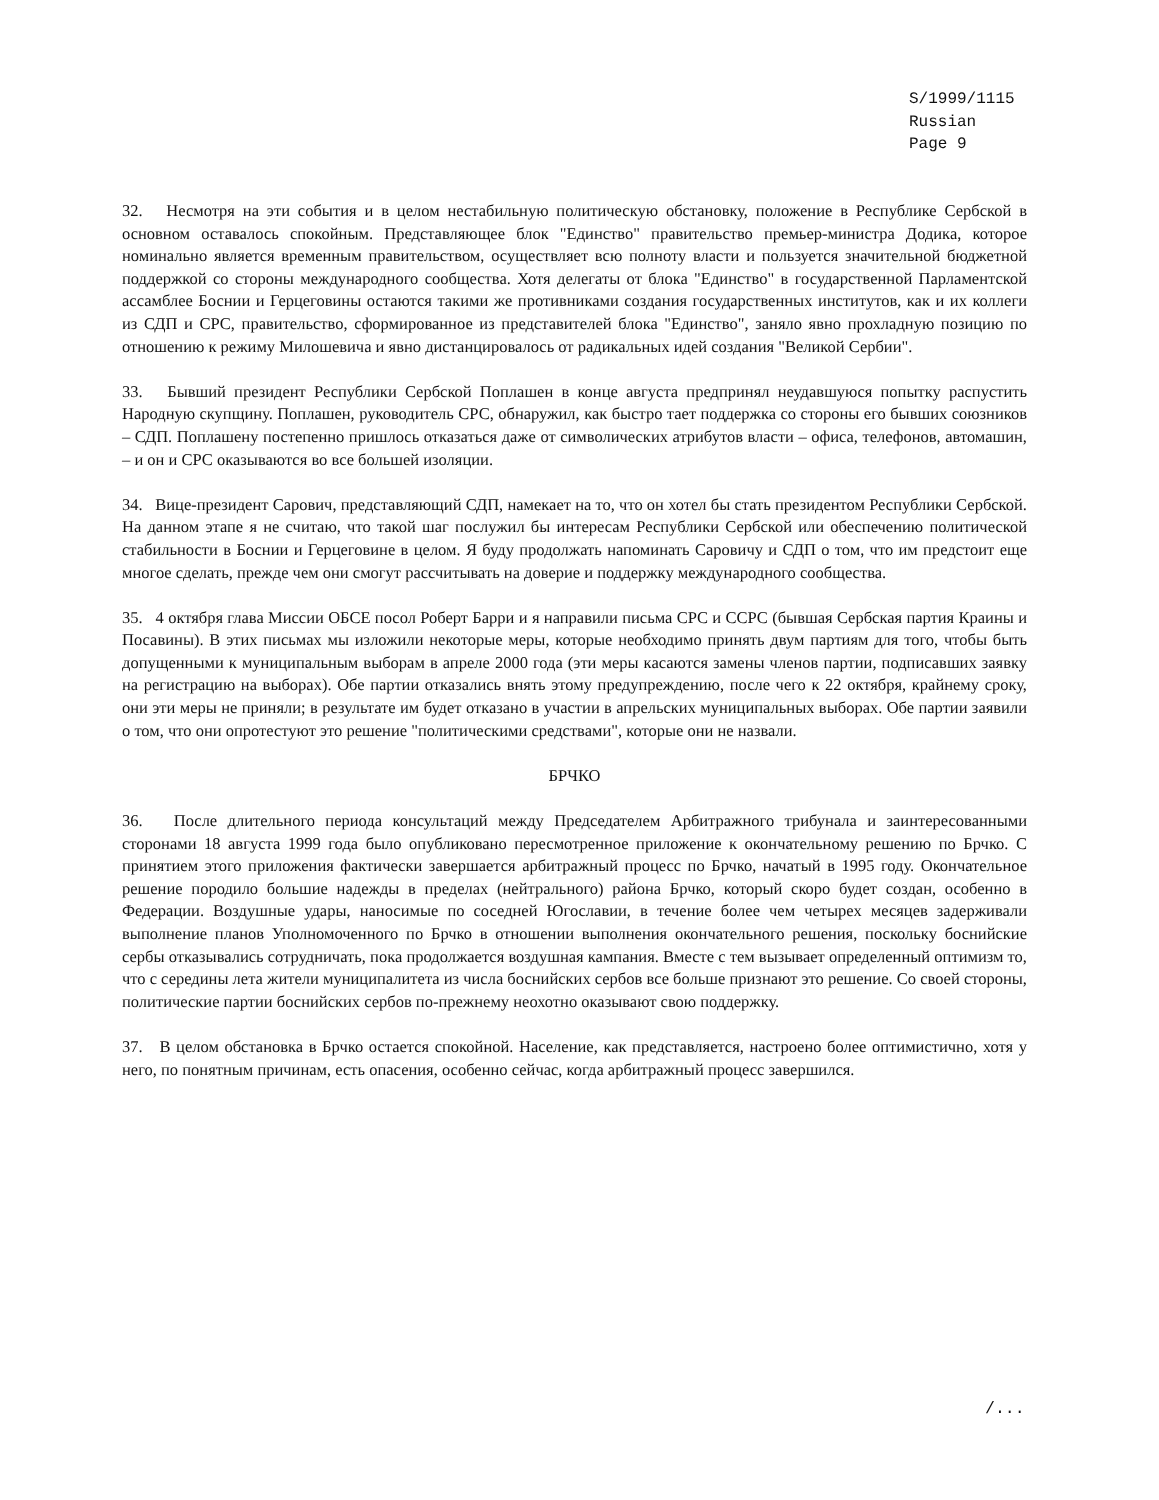S/1999/1115
Russian
Page 9
32. Несмотря на эти события и в целом нестабильную политическую обстановку, положение в Республике Сербской в основном оставалось спокойным. Представляющее блок "Единство" правительство премьер-министра Додика, которое номинально является временным правительством, осуществляет всю полноту власти и пользуется значительной бюджетной поддержкой со стороны международного сообщества. Хотя делегаты от блока "Единство" в государственной Парламентской ассамблее Боснии и Герцеговины остаются такими же противниками создания государственных институтов, как и их коллеги из СДП и СРС, правительство, сформированное из представителей блока "Единство", заняло явно прохладную позицию по отношению к режиму Милошевича и явно дистанцировалось от радикальных идей создания "Великой Сербии".
33. Бывший президент Республики Сербской Поплашен в конце августа предпринял неудавшуюся попытку распустить Народную скупщину. Поплашен, руководитель СРС, обнаружил, как быстро тает поддержка со стороны его бывших союзников – СДП. Поплашену постепенно пришлось отказаться даже от символических атрибутов власти – офиса, телефонов, автомашин, – и он и СРС оказываются во все большей изоляции.
34. Вице-президент Сарович, представляющий СДП, намекает на то, что он хотел бы стать президентом Республики Сербской. На данном этапе я не считаю, что такой шаг послужил бы интересам Республики Сербской или обеспечению политической стабильности в Боснии и Герцеговине в целом. Я буду продолжать напоминать Саровичу и СДП о том, что им предстоит еще многое сделать, прежде чем они смогут рассчитывать на доверие и поддержку международного сообщества.
35. 4 октября глава Миссии ОБСЕ посол Роберт Барри и я направили письма СРС и ССРС (бывшая Сербская партия Краины и Посавины). В этих письмах мы изложили некоторые меры, которые необходимо принять двум партиям для того, чтобы быть допущенными к муниципальным выборам в апреле 2000 года (эти меры касаются замены членов партии, подписавших заявку на регистрацию на выборах). Обе партии отказались внять этому предупреждению, после чего к 22 октября, крайнему сроку, они эти меры не приняли; в результате им будет отказано в участии в апрельских муниципальных выборах. Обе партии заявили о том, что они опротестуют это решение "политическими средствами", которые они не назвали.
БРЧКО
36. После длительного периода консультаций между Председателем Арбитражного трибунала и заинтересованными сторонами 18 августа 1999 года было опубликовано пересмотренное приложение к окончательному решению по Брчко. С принятием этого приложения фактически завершается арбитражный процесс по Брчко, начатый в 1995 году. Окончательное решение породило большие надежды в пределах (нейтрального) района Брчко, который скоро будет создан, особенно в Федерации. Воздушные удары, наносимые по соседней Югославии, в течение более чем четырех месяцев задерживали выполнение планов Уполномоченного по Брчко в отношении выполнения окончательного решения, поскольку боснийские сербы отказывались сотрудничать, пока продолжается воздушная кампания. Вместе с тем вызывает определенный оптимизм то, что с середины лета жители муниципалитета из числа боснийских сербов все больше признают это решение. Со своей стороны, политические партии боснийских сербов по-прежнему неохотно оказывают свою поддержку.
37. В целом обстановка в Брчко остается спокойной. Население, как представляется, настроено более оптимистично, хотя у него, по понятным причинам, есть опасения, особенно сейчас, когда арбитражный процесс завершился.
/...